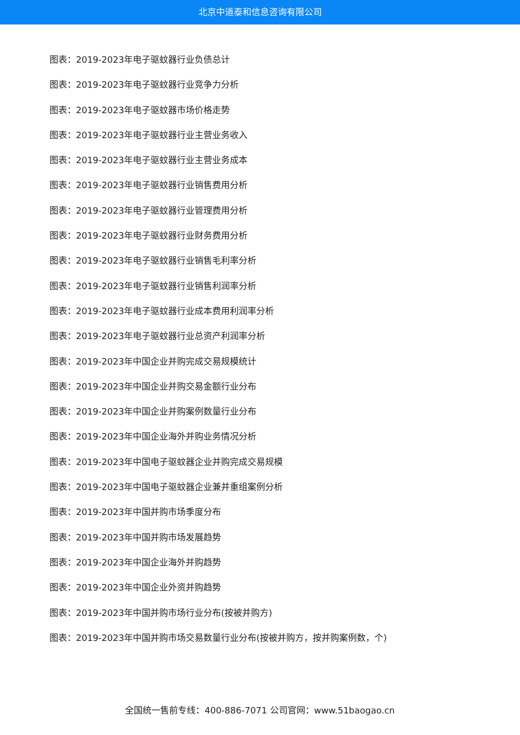北京中道泰和信息咨询有限公司
图表：2019-2023年电子驱蚊器行业负债总计
图表：2019-2023年电子驱蚊器行业竞争力分析
图表：2019-2023年电子驱蚊器市场价格走势
图表：2019-2023年电子驱蚊器行业主营业务收入
图表：2019-2023年电子驱蚊器行业主营业务成本
图表：2019-2023年电子驱蚊器行业销售费用分析
图表：2019-2023年电子驱蚊器行业管理费用分析
图表：2019-2023年电子驱蚊器行业财务费用分析
图表：2019-2023年电子驱蚊器行业销售毛利率分析
图表：2019-2023年电子驱蚊器行业销售利润率分析
图表：2019-2023年电子驱蚊器行业成本费用利润率分析
图表：2019-2023年电子驱蚊器行业总资产利润率分析
图表：2019-2023年中国企业并购完成交易规模统计
图表：2019-2023年中国企业并购交易金额行业分布
图表：2019-2023年中国企业并购案例数量行业分布
图表：2019-2023年中国企业海外并购业务情况分析
图表：2019-2023年中国电子驱蚊器企业并购完成交易规模
图表：2019-2023年中国电子驱蚊器企业兼并重组案例分析
图表：2019-2023年中国并购市场季度分布
图表：2019-2023年中国并购市场发展趋势
图表：2019-2023年中国企业海外并购趋势
图表：2019-2023年中国企业外资并购趋势
图表：2019-2023年中国并购市场行业分布(按被并购方)
图表：2019-2023年中国并购市场交易数量行业分布(按被并购方，按并购案例数，个)
全国统一售前专线：400-886-7071 公司官网：www.51baogao.cn